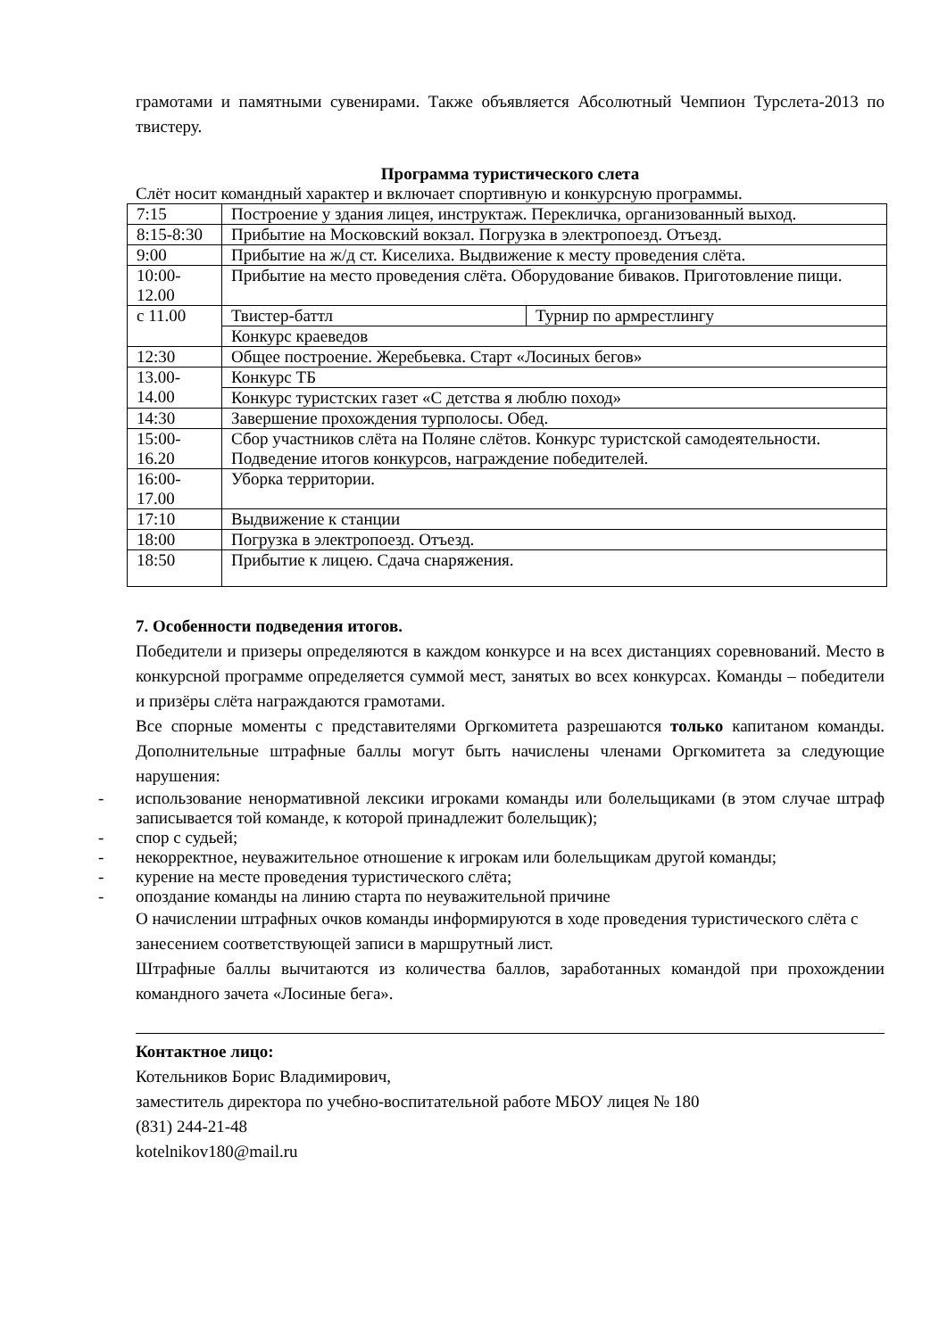грамотами и памятными сувенирами. Также объявляется Абсолютный Чемпион Турслета-2013 по твистеру.
Программа туристического слета
Слёт носит командный характер и включает спортивную и конкурсную программы.
| 7:15 | Построение у здания лицея, инструктаж. Перекличка, организованный выход. | |
| 8:15-8:30 | Прибытие на Московский вокзал. Погрузка в электропоезд. Отъезд. | |
| 9:00 | Прибытие на ж/д ст. Киселиха. Выдвижение к месту проведения слёта. | |
| 10:00- 12.00 | Прибытие на место проведения слёта. Оборудование биваков. Приготовление пищи. | |
| с 11.00 | Твистер-баттл | Турнир по армрестлингу |
| | Конкурс краеведов | |
| 12:30 | Общее построение. Жеребьевка. Старт «Лосиных бегов» | |
| 13.00- 14.00 | Конкурс ТБ | |
| | Конкурс туристских газет «С детства я люблю поход» | |
| 14:30 | Завершение прохождения турполосы. Обед. | |
| 15:00- 16.20 | Сбор участников слёта на Поляне слётов. Конкурс туристской самодеятельности. Подведение итогов конкурсов, награждение победителей. | |
| 16:00- 17.00 | Уборка территории. | |
| 17:10 | Выдвижение к станции | |
| 18:00 | Погрузка в электропоезд. Отъезд. | |
| 18:50 | Прибытие к лицею. Сдача снаряжения. | |
7. Особенности подведения итогов.
Победители и призеры определяются в каждом конкурсе и на всех дистанциях соревнований. Место в конкурсной программе определяется суммой мест, занятых во всех конкурсах. Команды – победители и призёры слёта награждаются грамотами.
Все спорные моменты с представителями Оргкомитета разрешаются только капитаном команды. Дополнительные штрафные баллы могут быть начислены членами Оргкомитета за следующие нарушения:
- использование ненормативной лексики игроками команды или болельщиками (в этом случае штраф записывается той команде, к которой принадлежит болельщик);
- спор с судьей;
- некорректное, неуважительное отношение к игрокам или болельщикам другой команды;
- курение на месте проведения туристического слёта;
- опоздание команды на линию старта по неуважительной причине
О начислении штрафных очков команды информируются в ходе проведения туристического слёта с занесением соответствующей записи в маршрутный лист.
Штрафные баллы вычитаются из количества баллов, заработанных командой при прохождении командного зачета «Лосиные бега».
Контактное лицо:
Котельников Борис Владимирович,
заместитель директора по учебно-воспитательной работе МБОУ лицея № 180
(831) 244-21-48
kotelnikov180@mail.ru